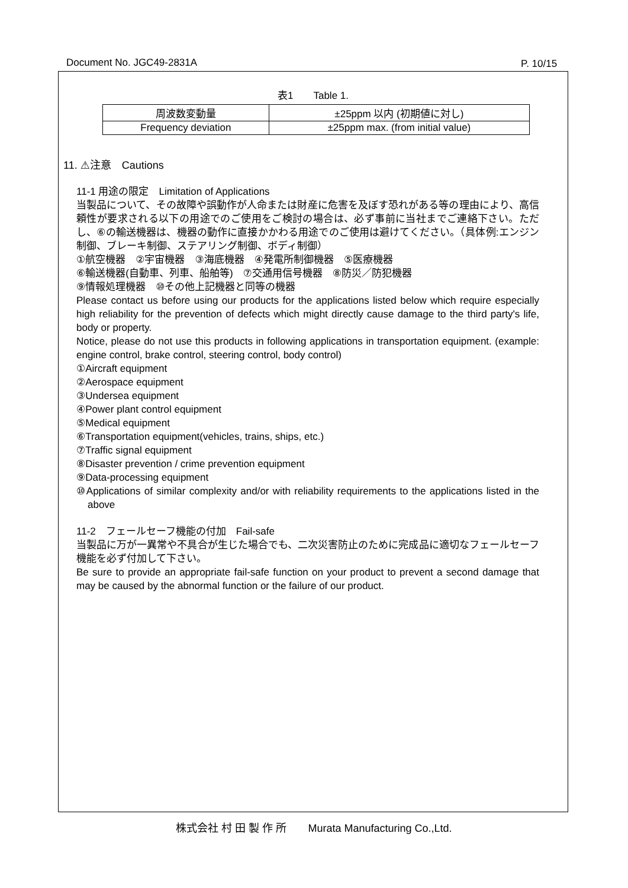Document No. JGC49-2831A P. 10/15
表1　　Table 1.
| 周波数変動量 | ±25ppm 以内 (初期値に対し) |
| Frequency deviation | ±25ppm max. (from initial value) |
11. ⚠注意　Cautions
11-1 用途の限定　Limitation of Applications
当製品について、その故障や誤動作が人命または財産に危害を及ぼす恐れがある等の理由により、高信頼性が要求される以下の用途でのご使用をご検討の場合は、必ず事前に当社までご連絡下さい。ただし、⑥の輸送機器は、機器の動作に直接かかわる用途でのご使用は避けてください。（具体例:エンジン制御、ブレーキ制御、ステアリング制御、ボディ制御）
①航空機器　②宇宙機器　③海底機器　④発電所制御機器　⑤医療機器
⑥輸送機器(自動車、列車、船舶等)　⑦交通用信号機器　⑧防災／防犯機器
⑨情報処理機器　⑩その他上記機器と同等の機器
Please contact us before using our products for the applications listed below which require especially high reliability for the prevention of defects which might directly cause damage to the third party's life, body or property.
Notice, please do not use this products in following applications in transportation equipment. (example: engine control, brake control, steering control, body control)
①Aircraft equipment
②Aerospace equipment
③Undersea equipment
④Power plant control equipment
⑤Medical equipment
⑥Transportation equipment(vehicles, trains, ships, etc.)
⑦Traffic signal equipment
⑧Disaster prevention / crime prevention equipment
⑨Data-processing equipment
⑩Applications of similar complexity and/or with reliability requirements to the applications listed in the above
11-2　フェールセーフ機能の付加　Fail-safe
当製品に万が一異常や不具合が生じた場合でも、二次災害防止のために完成品に適切なフェールセーフ機能を必ず付加して下さい。
Be sure to provide an appropriate fail-safe function on your product to prevent a second damage that may be caused by the abnormal function or the failure of our product.
株式会社 村 田 製 作 所　　Murata Manufacturing Co.,Ltd.